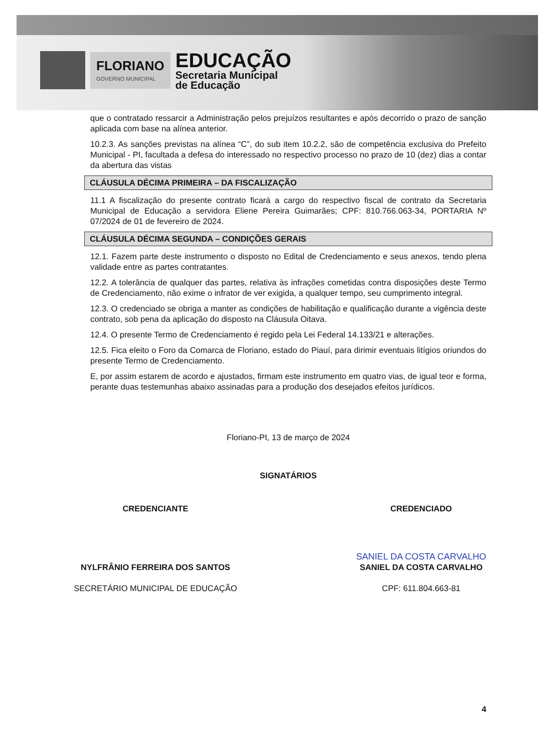FLORIANO
GOVERNO MUNICIPAL
EDUCAÇÃO
Secretaria Municipal
de Educação
que o contratado ressarcir a Administração pelos prejuízos resultantes e após decorrido o prazo de sanção aplicada com base na alínea anterior.
10.2.3. As sanções previstas na alínea “C”, do sub item 10.2.2, são de competência exclusiva do Prefeito Municipal - PI, facultada a defesa do interessado no respectivo processo no prazo de 10 (dez) dias a contar da abertura das vistas
CLÁUSULA DÉCIMA PRIMEIRA – DA FISCALIZAÇÃO
11.1 A fiscalização do presente contrato ficará a cargo do respectivo fiscal de contrato da Secretaria Municipal de Educação a servidora Eliene Pereira Guimarães; CPF: 810.766.063-34, PORTARIA Nº 07/2024 de 01 de fevereiro de 2024.
CLÁUSULA DÉCIMA SEGUNDA – CONDIÇÕES GERAIS
12.1. Fazem parte deste instrumento o disposto no Edital de Credenciamento e seus anexos, tendo plena validade entre as partes contratantes.
12.2. A tolerância de qualquer das partes, relativa às infrações cometidas contra disposições deste Termo de Credenciamento, não exime o infrator de ver exigida, a qualquer tempo, seu cumprimento integral.
12.3. O credenciado se obriga a manter as condições de habilitação e qualificação durante a vigência deste contrato, sob pena da aplicação do disposto na Cláusula Oitava.
12.4. O presente Termo de Credenciamento é regido pela Lei Federal 14.133/21 e alterações.
12.5. Fica eleito o Foro da Comarca de Floriano, estado do Piauí, para dirimir eventuais litígios oriundos do presente Termo de Credenciamento.
E, por assim estarem de acordo e ajustados, firmam este instrumento em quatro vias, de igual teor e forma, perante duas testemunhas abaixo assinadas para a produção dos desejados efeitos jurídicos.
Floriano-PI, 13 de março de 2024
SIGNATÁRIOS
CREDENCIANTE CREDENCIADO
NYLFRÂNIO FERREIRA DOS SANTOS
SECRETÁRIO MUNICIPAL DE EDUCAÇÃO
SANIEL DA COSTA CARVALHO
SANIEL DA COSTA CARVALHO
CPF: 611.804.663-81
4